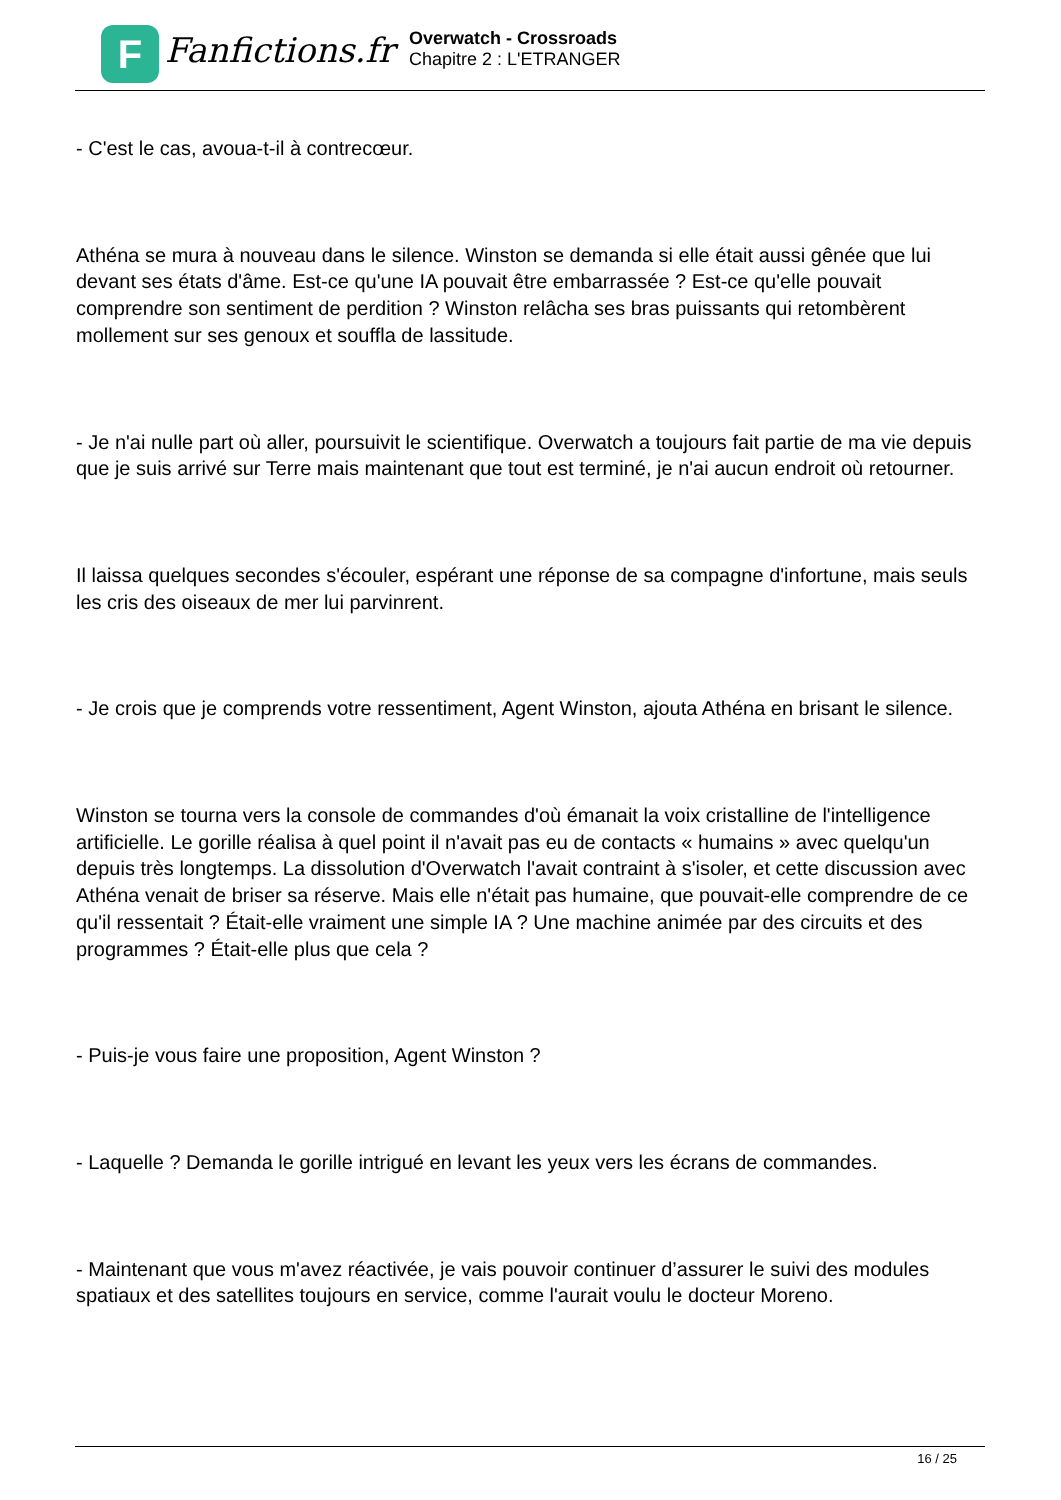F Fanfictions.fr
Overwatch - Crossroads
Chapitre 2 : L'ETRANGER
- C'est le cas, avoua-t-il à contrecœur.
Athéna se mura à nouveau dans le silence. Winston se demanda si elle était aussi gênée que lui devant ses états d'âme. Est-ce qu'une IA pouvait être embarrassée ? Est-ce qu'elle pouvait comprendre son sentiment de perdition ? Winston relâcha ses bras puissants qui retombèrent mollement sur ses genoux et souffla de lassitude.
- Je n'ai nulle part où aller, poursuivit le scientifique. Overwatch a toujours fait partie de ma vie depuis que je suis arrivé sur Terre mais maintenant que tout est terminé, je n'ai aucun endroit où retourner.
Il laissa quelques secondes s'écouler, espérant une réponse de sa compagne d'infortune, mais seuls les cris des oiseaux de mer lui parvinrent.
- Je crois que je comprends votre ressentiment, Agent Winston, ajouta Athéna en brisant le silence.
Winston se tourna vers la console de commandes d'où émanait la voix cristalline de l'intelligence artificielle. Le gorille réalisa à quel point il n'avait pas eu de contacts « humains » avec quelqu'un depuis très longtemps. La dissolution d'Overwatch l'avait contraint à s'isoler, et cette discussion avec Athéna venait de briser sa réserve. Mais elle n'était pas humaine, que pouvait-elle comprendre de ce qu'il ressentait ? Était-elle vraiment une simple IA ? Une machine animée par des circuits et des programmes ? Était-elle plus que cela ?
- Puis-je vous faire une proposition, Agent Winston ?
- Laquelle ? Demanda le gorille intrigué en levant les yeux vers les écrans de commandes.
- Maintenant que vous m'avez réactivée, je vais pouvoir continuer d’assurer le suivi des modules spatiaux et des satellites toujours en service, comme l'aurait voulu le docteur Moreno.
16 / 25